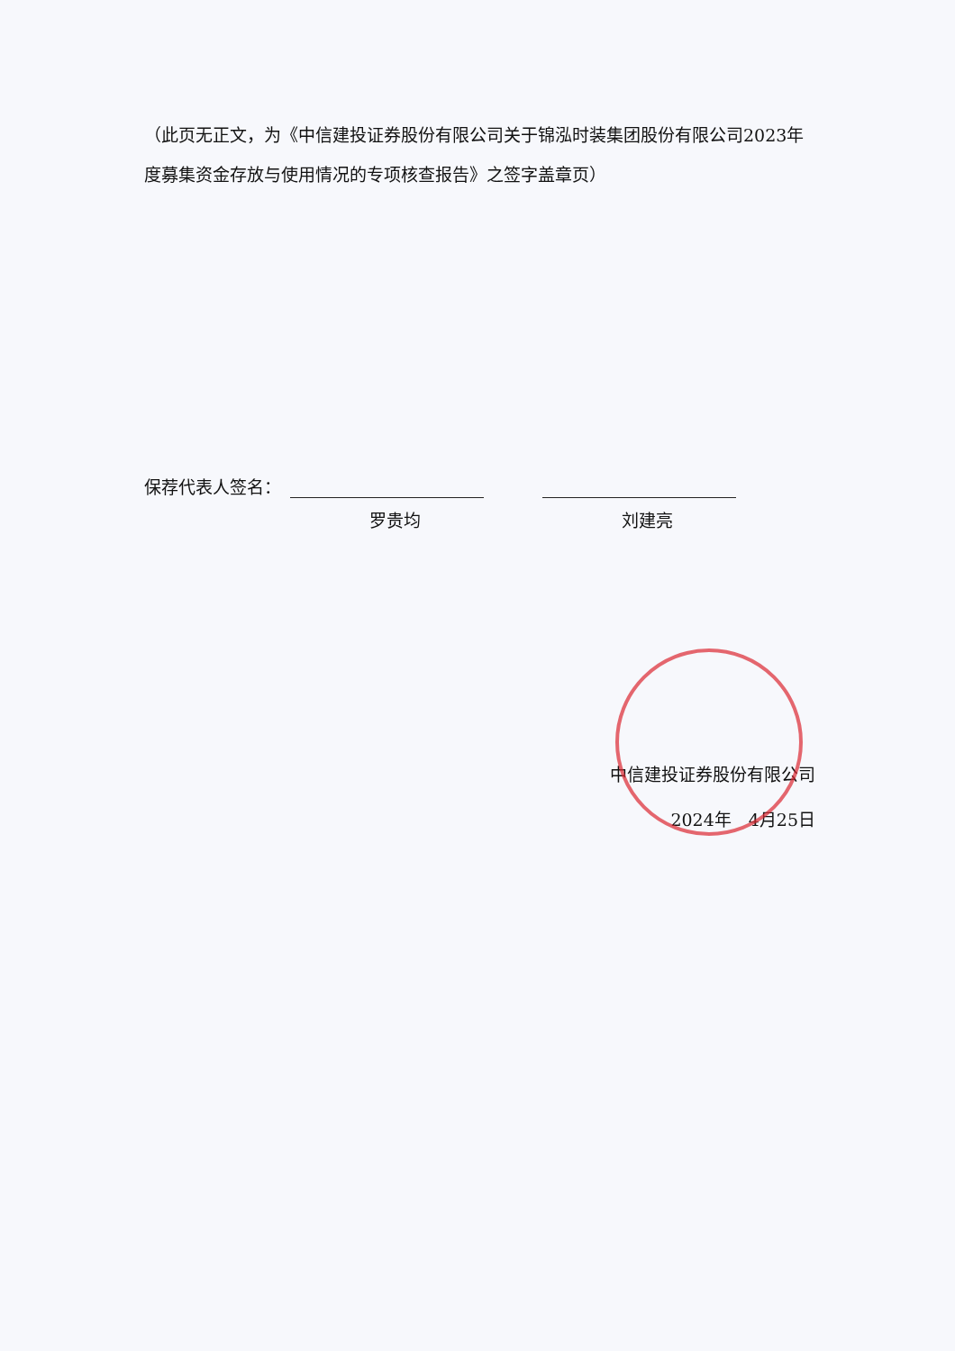（此页无正文，为《中信建投证券股份有限公司关于锦泓时装集团股份有限公司2023年度募集资金存放与使用情况的专项核查报告》之签字盖章页）
保荐代表人签名：
罗贵均 刘建亮
中信建投证券股份有限公司
2024年　4月25日